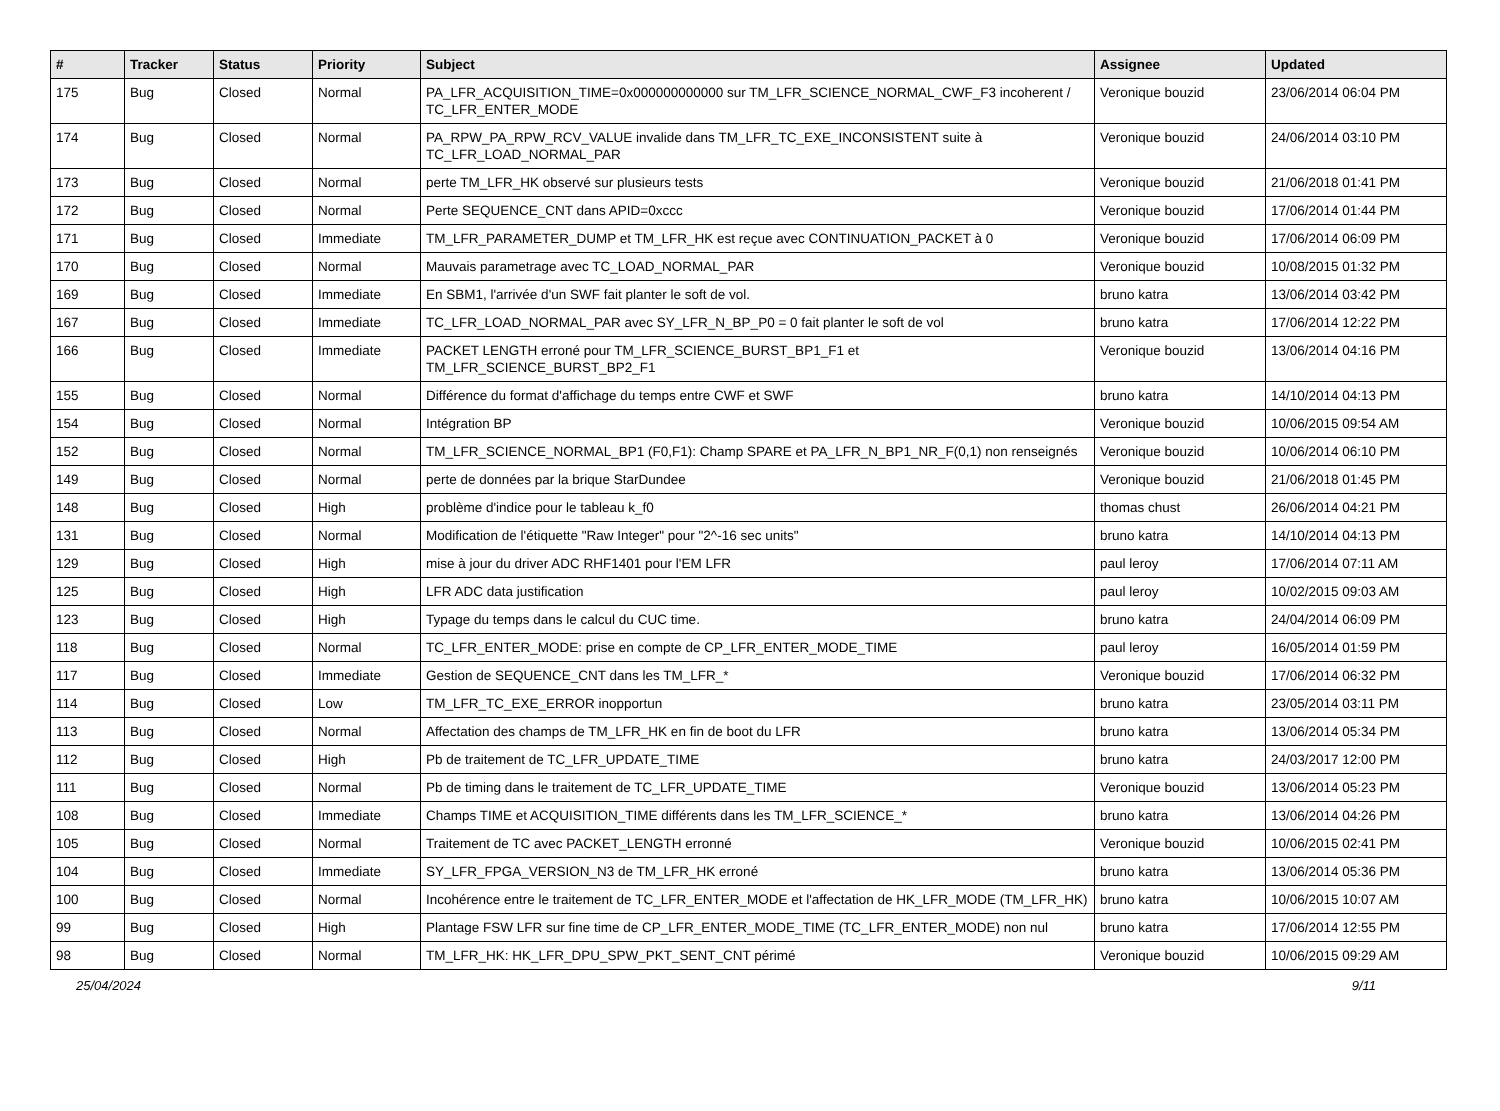| # | Tracker | Status | Priority | Subject | Assignee | Updated |
| --- | --- | --- | --- | --- | --- | --- |
| 175 | Bug | Closed | Normal | PA_LFR_ACQUISITION_TIME=0x000000000000 sur TM_LFR_SCIENCE_NORMAL_CWF_F3 incoherent / TC_LFR_ENTER_MODE | Veronique bouzid | 23/06/2014 06:04 PM |
| 174 | Bug | Closed | Normal | PA_RPW_PA_RPW_RCV_VALUE invalide dans TM_LFR_TC_EXE_INCONSISTENT suite à TC_LFR_LOAD_NORMAL_PAR | Veronique bouzid | 24/06/2014 03:10 PM |
| 173 | Bug | Closed | Normal | perte TM_LFR_HK observé sur plusieurs tests | Veronique bouzid | 21/06/2018 01:41 PM |
| 172 | Bug | Closed | Normal | Perte SEQUENCE_CNT dans APID=0xccc | Veronique bouzid | 17/06/2014 01:44 PM |
| 171 | Bug | Closed | Immediate | TM_LFR_PARAMETER_DUMP et TM_LFR_HK est reçue avec CONTINUATION_PACKET à 0 | Veronique bouzid | 17/06/2014 06:09 PM |
| 170 | Bug | Closed | Normal | Mauvais parametrage avec TC_LOAD_NORMAL_PAR | Veronique bouzid | 10/08/2015 01:32 PM |
| 169 | Bug | Closed | Immediate | En SBM1, l'arrivée d'un SWF fait planter le soft de vol. | bruno katra | 13/06/2014 03:42 PM |
| 167 | Bug | Closed | Immediate | TC_LFR_LOAD_NORMAL_PAR avec SY_LFR_N_BP_P0 = 0 fait planter le soft de vol | bruno katra | 17/06/2014 12:22 PM |
| 166 | Bug | Closed | Immediate | PACKET LENGTH erroné pour TM_LFR_SCIENCE_BURST_BP1_F1 et TM_LFR_SCIENCE_BURST_BP2_F1 | Veronique bouzid | 13/06/2014 04:16 PM |
| 155 | Bug | Closed | Normal | Différence du format d'affichage du temps entre CWF et SWF | bruno katra | 14/10/2014 04:13 PM |
| 154 | Bug | Closed | Normal | Intégration BP | Veronique bouzid | 10/06/2015 09:54 AM |
| 152 | Bug | Closed | Normal | TM_LFR_SCIENCE_NORMAL_BP1 (F0,F1): Champ SPARE et PA_LFR_N_BP1_NR_F(0,1) non renseignés | Veronique bouzid | 10/06/2014 06:10 PM |
| 149 | Bug | Closed | Normal | perte de données par la brique StarDundee | Veronique bouzid | 21/06/2018 01:45 PM |
| 148 | Bug | Closed | High | problème d'indice pour le tableau k_f0 | thomas chust | 26/06/2014 04:21 PM |
| 131 | Bug | Closed | Normal | Modification de l'étiquette "Raw Integer" pour "2^-16 sec units" | bruno katra | 14/10/2014 04:13 PM |
| 129 | Bug | Closed | High | mise à jour du driver ADC RHF1401 pour l'EM LFR | paul leroy | 17/06/2014 07:11 AM |
| 125 | Bug | Closed | High | LFR ADC data justification | paul leroy | 10/02/2015 09:03 AM |
| 123 | Bug | Closed | High | Typage du temps dans le calcul du CUC time. | bruno katra | 24/04/2014 06:09 PM |
| 118 | Bug | Closed | Normal | TC_LFR_ENTER_MODE: prise en compte de CP_LFR_ENTER_MODE_TIME | paul leroy | 16/05/2014 01:59 PM |
| 117 | Bug | Closed | Immediate | Gestion de SEQUENCE_CNT dans les TM_LFR_* | Veronique bouzid | 17/06/2014 06:32 PM |
| 114 | Bug | Closed | Low | TM_LFR_TC_EXE_ERROR inopportun | bruno katra | 23/05/2014 03:11 PM |
| 113 | Bug | Closed | Normal | Affectation des champs de TM_LFR_HK en fin de boot du LFR | bruno katra | 13/06/2014 05:34 PM |
| 112 | Bug | Closed | High | Pb de traitement de TC_LFR_UPDATE_TIME | bruno katra | 24/03/2017 12:00 PM |
| 111 | Bug | Closed | Normal | Pb de timing dans le traitement de TC_LFR_UPDATE_TIME | Veronique bouzid | 13/06/2014 05:23 PM |
| 108 | Bug | Closed | Immediate | Champs TIME et ACQUISITION_TIME différents dans les TM_LFR_SCIENCE_* | bruno katra | 13/06/2014 04:26 PM |
| 105 | Bug | Closed | Normal | Traitement de TC avec PACKET_LENGTH erronné | Veronique bouzid | 10/06/2015 02:41 PM |
| 104 | Bug | Closed | Immediate | SY_LFR_FPGA_VERSION_N3 de TM_LFR_HK erroné | bruno katra | 13/06/2014 05:36 PM |
| 100 | Bug | Closed | Normal | Incohérence entre le traitement de TC_LFR_ENTER_MODE et l'affectation de HK_LFR_MODE (TM_LFR_HK) | bruno katra | 10/06/2015 10:07 AM |
| 99 | Bug | Closed | High | Plantage FSW LFR sur fine time de CP_LFR_ENTER_MODE_TIME (TC_LFR_ENTER_MODE) non nul | bruno katra | 17/06/2014 12:55 PM |
| 98 | Bug | Closed | Normal | TM_LFR_HK: HK_LFR_DPU_SPW_PKT_SENT_CNT périmé | Veronique bouzid | 10/06/2015 09:29 AM |
25/04/2024 9/11